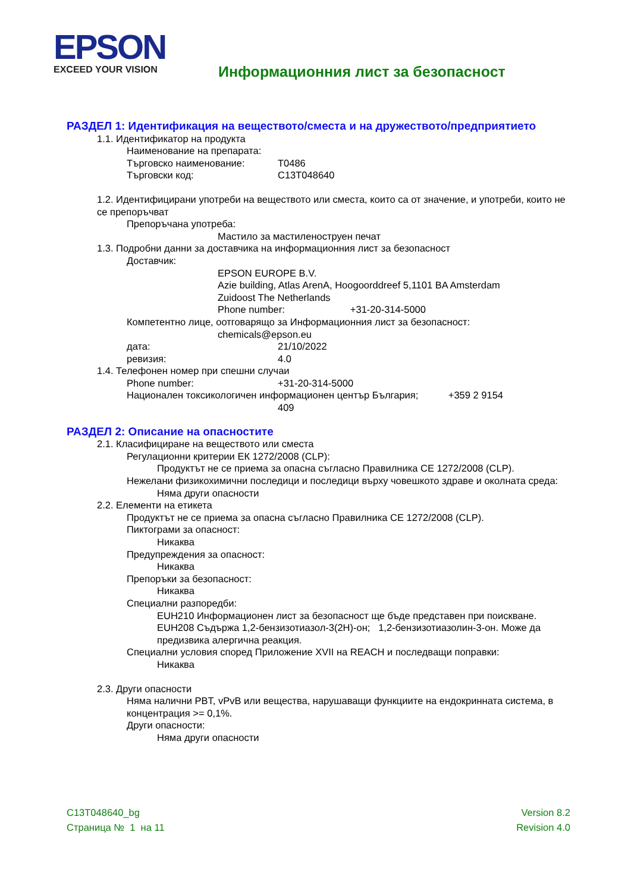EPSON
EXCEED YOUR VISION
Информационния лист за безопасност
РАЗДЕЛ 1: Идентификация на веществото/сместа и на дружеството/предприятието
1.1. Идентификатор на продукта
Наименование на препарата:
Търговско наименование: T0486
Търговски код: C13T048640
1.2. Идентифицирани употреби на веществото или сместа, които са от значение, и употреби, които не се препоръчват
Препоръчана употреба:
Мастило за мастиленоструен печат
1.3. Подробни данни за доставчика на информационния лист за безопасност
Доставчик:
EPSON EUROPE B.V.
Azie building, Atlas ArenA, Hoogoorddreef 5,1101 BA Amsterdam
Zuidoost The Netherlands
Phone number: +31-20-314-5000
Компетентно лице, оотговарящо за Информационния лист за безопасност:
chemicals@epson.eu
дата: 21/10/2022
ревизия: 4.0
1.4. Телефонен номер при спешни случаи
Phone number: +31-20-314-5000
Национален токсикологичен информационен център България; +359 2 9154
409
РАЗДЕЛ 2: Описание на опасностите
2.1. Класифициране на веществото или сместа
Регулационни критерии ЕК 1272/2008 (CLP):
Продуктът не се приема за опасна съгласно Правилника CE 1272/2008 (CLP).
Нежелани физикохимични последици и последици върху човешкото здраве и околната среда:
Няма други опасности
2.2. Елементи на етикета
Продуктът не се приема за опасна съгласно Правилника CE 1272/2008 (CLP).
Пиктограми за опасност:
Никаква
Предупреждения за опасност:
Никаква
Препоръки за безопасност:
Никаква
Специални разпоредби:
EUH210 Информационен лист за безопасност ще бъде представен при поискване.
EUH208 Съдържа 1,2-бензизотиазол-3(2H)-он; 1,2-бензизотиазолин-3-он. Може да предизвика алергична реакция.
Специални условия според Приложение XVII на REACH и последващи поправки:
Никаква
2.3. Други опасности
Няма налични PBT, vPvB или вещества, нарушаващи функциите на ендокринната система, в концентрация >= 0,1%.
Други опасности:
Няма други опасности
C13T048640_bg
Страница № 1 на 11
Version 8.2
Revision 4.0